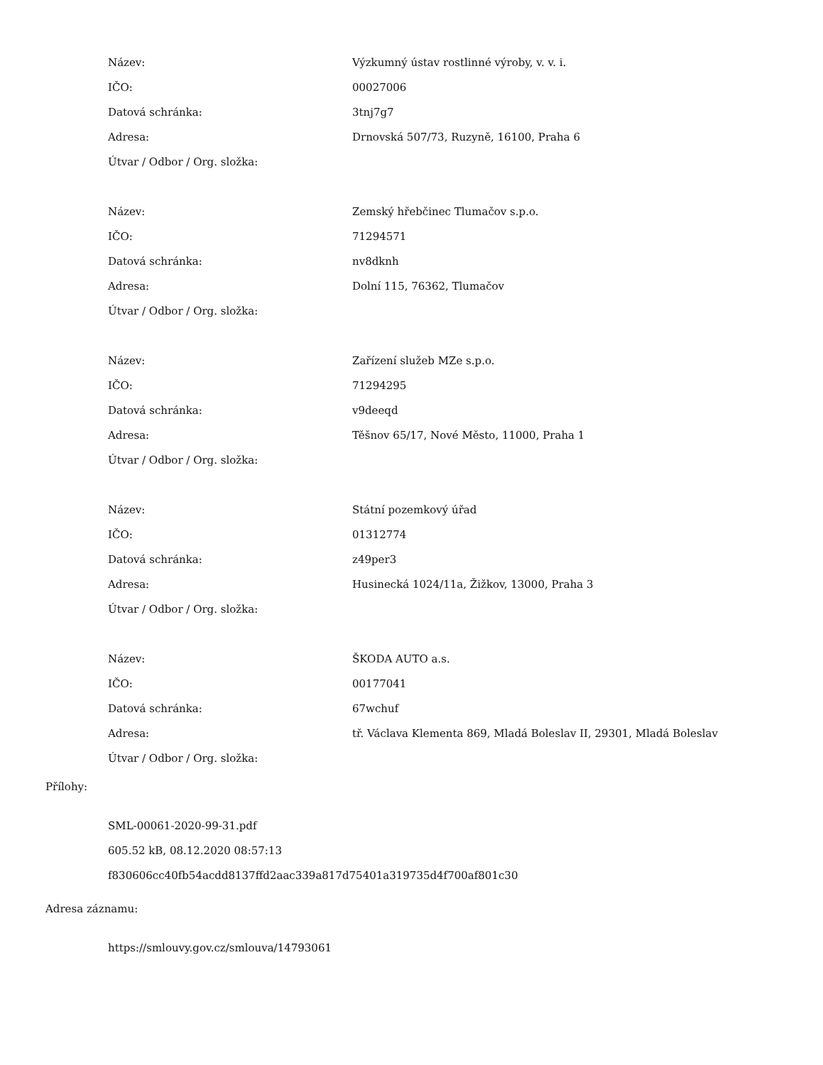| Název: | Výzkumný ústav rostlinné výroby, v. v. i. |
| IČO: | 00027006 |
| Datová schránka: | 3tnj7g7 |
| Adresa: | Drnovská 507/73, Ruzyně, 16100, Praha 6 |
| Útvar / Odbor / Org. složka: | |
| Název: | Zemský hřebčinec Tlumačov s.p.o. |
| IČO: | 71294571 |
| Datová schránka: | nv8dknh |
| Adresa: | Dolní 115, 76362, Tlumačov |
| Útvar / Odbor / Org. složka: | |
| Název: | Zařízení služeb MZe s.p.o. |
| IČO: | 71294295 |
| Datová schránka: | v9deeqd |
| Adresa: | Těšnov 65/17, Nové Město, 11000, Praha 1 |
| Útvar / Odbor / Org. složka: | |
| Název: | Státní pozemkový úřad |
| IČO: | 01312774 |
| Datová schránka: | z49per3 |
| Adresa: | Husinecká 1024/11a, Žižkov, 13000, Praha 3 |
| Útvar / Odbor / Org. složka: | |
| Název: | ŠKODA AUTO a.s. |
| IČO: | 00177041 |
| Datová schránka: | 67wchuf |
| Adresa: | tř. Václava Klementa 869, Mladá Boleslav II, 29301, Mladá Boleslav |
| Útvar / Odbor / Org. složka: | |
Přílohy:
SML-00061-2020-99-31.pdf
605.52 kB, 08.12.2020 08:57:13
f830606cc40fb54acdd8137ffd2aac339a817d75401a319735d4f700af801c30
Adresa záznamu:
https://smlouvy.gov.cz/smlouva/14793061